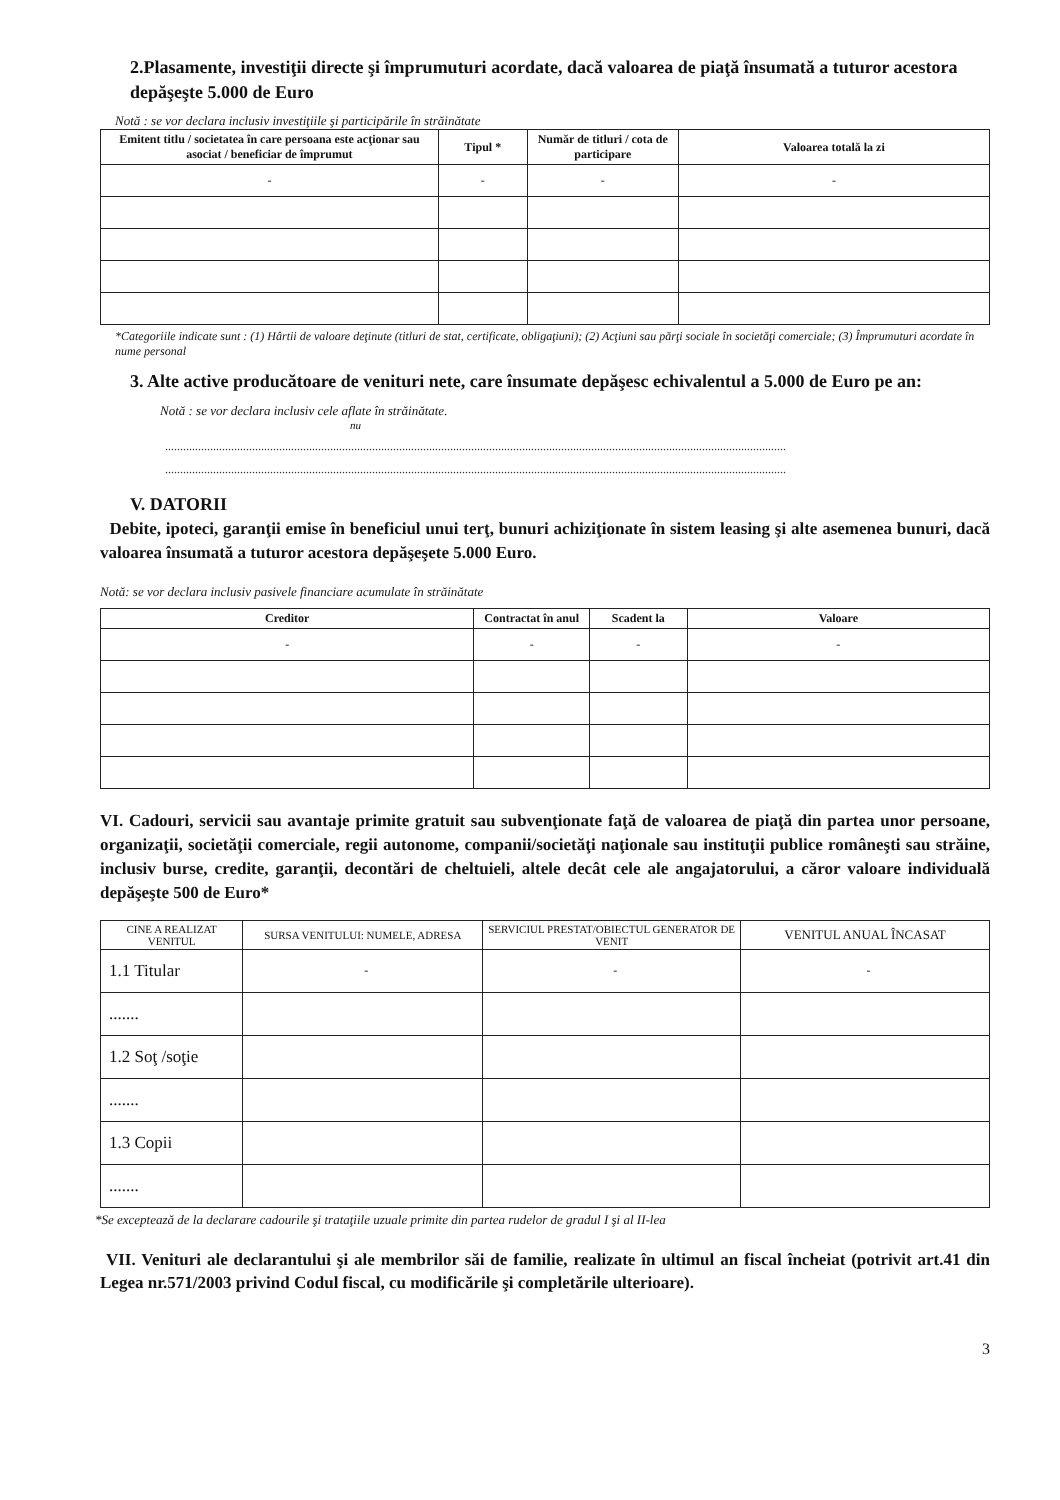2.Plasamente, investiţii directe şi împrumuturi acordate, dacă valoarea de piaţă însumată a tuturor acestora depăşeşte 5.000 de Euro
Notă : se vor declara inclusiv investiţiile şi participările în străinătate
| Emitent titlu / societatea în care persoana este acţionar sau asociat / beneficiar de împrumut | Tipul * | Număr de titluri / cota de participare | Valoarea totală la zi |
| --- | --- | --- | --- |
| - | - | - | - |
*Categoriile indicate sunt : (1) Hârtii de valoare deţinute (titluri de stat, certificate, obligaţiuni); (2) Acţiuni sau părţi sociale în societăţi comerciale; (3) Împrumuturi acordate în nume personal
3. Alte active producătoare de venituri nete, care însumate depăşesc echivalentul a 5.000 de Euro pe an:
Notă : se vor declara inclusiv cele aflate în străinătate.
nu
...............................................................................................................................................................................................................
...............................................................................................................................................................................................................
V. DATORII
Debite, ipoteci, garanţii emise în beneficiul unui terţ, bunuri achiziţionate în sistem leasing şi alte asemenea bunuri, dacă valoarea însumată a tuturor acestora depăşeşete 5.000 Euro.
Notă: se vor declara inclusiv pasivele financiare acumulate în străinătate
| Creditor | Contractat în anul | Scadent la | Valoare |
| --- | --- | --- | --- |
| - | - | - | - |
VI. Cadouri, servicii sau avantaje primite gratuit sau subvenţionate faţă de valoarea de piaţă din partea unor persoane, organizaţii, societăţii comerciale, regii autonome, companii/societăţi naţionale sau instituţii publice româneşti sau străine, inclusiv burse, credite, garanţii, decontări de cheltuieli, altele decât cele ale angajatorului, a căror valoare individuală depăşeşte 500 de Euro*
| CINE A REALIZAT VENITUL | SURSA VENITULUI: NUMELE, ADRESA | SERVICIUL PRESTAT/OBIECTUL GENERATOR DE VENIT | VENITUL ANUAL ÎNCASAT |
| --- | --- | --- | --- |
| 1.1 Titular | - | - | - |
| ....... | | | |
| 1.2 Soţ /soţie | | | |
| ....... | | | |
| 1.3 Copii | | | |
| ....... | | | |
*Se exceptează de la declarare cadourile şi trataţiile uzuale primite din partea rudelor de gradul I şi al II-lea
VII. Venituri ale declarantului şi ale membrilor săi de familie, realizate în ultimul an fiscal încheiat (potrivit art.41 din Legea nr.571/2003 privind Codul fiscal, cu modificările şi completările ulterioare).
3